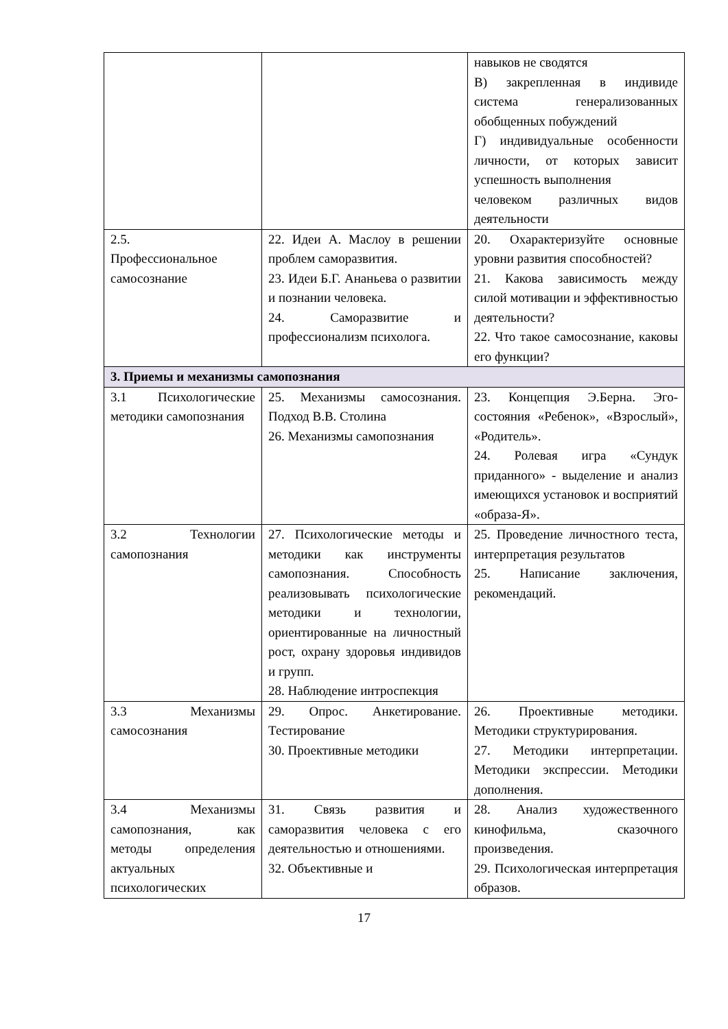| | | навыков не сводятся В) закрепленная в индивиде система генерализованных обобщенных побуждений Г) индивидуальные особенности личности, от которых зависит успешность выполнения человеком различных видов деятельности |
| 2.5. Профессиональное самосознание | 22. Идеи А. Маслоу в решении проблем саморазвития. 23. Идеи Б.Г. Ананьева о развитии и познании человека. 24. Саморазвитие и профессионализм психолога. | 20. Охарактеризуйте основные уровни развития способностей? 21. Какова зависимость между силой мотивации и эффективностью деятельности? 22. Что такое самосознание, каковы его функции? |
| 3. Приемы и механизмы самопознания | | |
| 3.1 Психологические методики самопознания | 25. Механизмы самосознания. Подход В.В. Столина 26. Механизмы самопознания | 23. Концепция Э.Берна. Эго-состояния «Ребенок», «Взрослый», «Родитель». 24. Ролевая игра «Сундук приданного» - выделение и анализ имеющихся установок и восприятий «образа-Я». |
| 3.2 Технологии самопознания | 27. Психологические методы и методики как инструменты самопознания. Способность реализовывать психологические методики и технологии, ориентированные на личностный рост, охрану здоровья индивидов и групп. 28. Наблюдение интроспекция | 25. Проведение личностного теста, интерпретация результатов 25. Написание заключения, рекомендаций. |
| 3.3 Механизмы самосознания | 29. Опрос. Анкетирование. Тестирование 30. Проективные методики | 26. Проективные методики. Методики структурирования. 27. Методики интерпретации. Методики экспрессии. Методики дополнения. |
| 3.4 Механизмы самопознания, как методы определения актуальных психологических | 31. Связь развития и саморазвития человека с его деятельностью и отношениями. 32. Объективные и | 28. Анализ художественного кинофильма, сказочного произведения. 29. Психологическая интерпретация образов. |
17